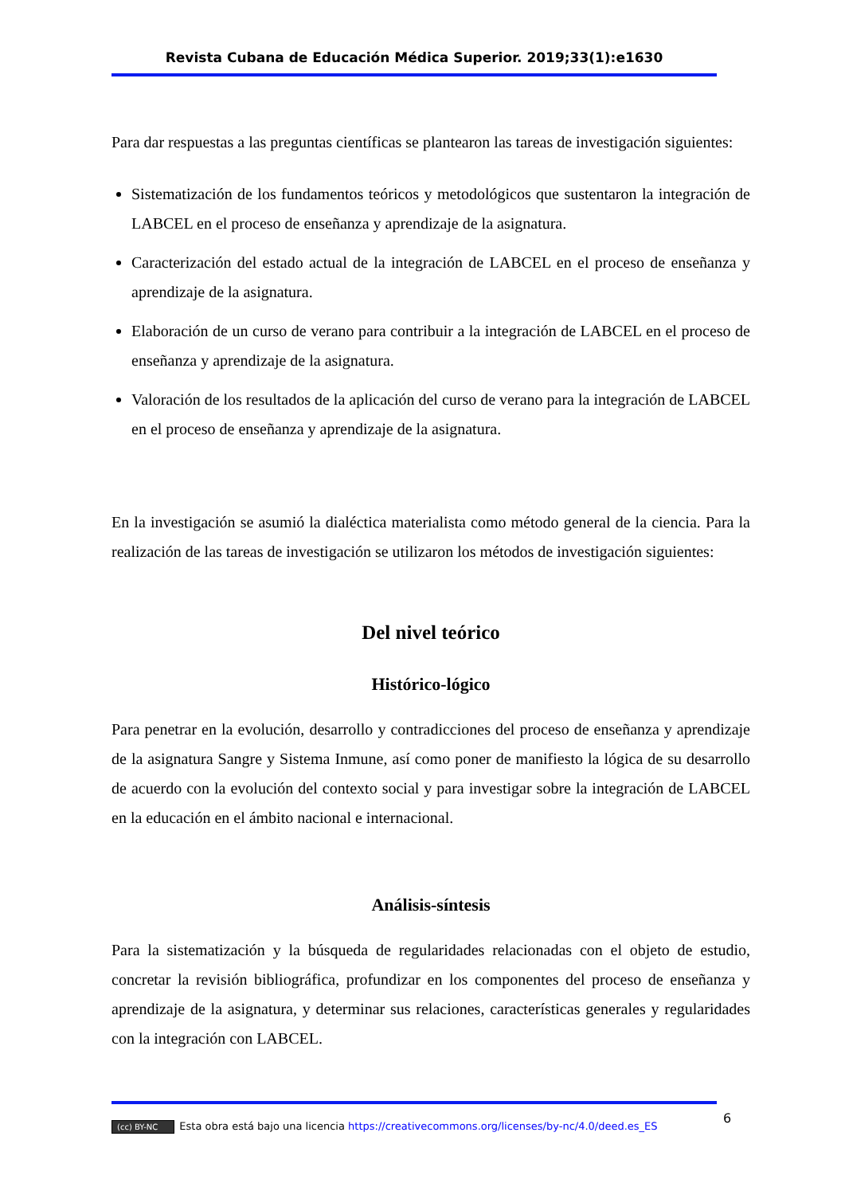Revista Cubana de Educación Médica Superior. 2019;33(1):e1630
Para dar respuestas a las preguntas científicas se plantearon las tareas de investigación siguientes:
Sistematización de los fundamentos teóricos y metodológicos que sustentaron la integración de LABCEL en el proceso de enseñanza y aprendizaje de la asignatura.
Caracterización del estado actual de la integración de LABCEL en el proceso de enseñanza y aprendizaje de la asignatura.
Elaboración de un curso de verano para contribuir a la integración de LABCEL en el proceso de enseñanza y aprendizaje de la asignatura.
Valoración de los resultados de la aplicación del curso de verano para la integración de LABCEL en el proceso de enseñanza y aprendizaje de la asignatura.
En la investigación se asumió la dialéctica materialista como método general de la ciencia. Para la realización de las tareas de investigación se utilizaron los métodos de investigación siguientes:
Del nivel teórico
Histórico-lógico
Para penetrar en la evolución, desarrollo y contradicciones del proceso de enseñanza y aprendizaje de la asignatura Sangre y Sistema Inmune, así como poner de manifiesto la lógica de su desarrollo de acuerdo con la evolución del contexto social y para investigar sobre la integración de LABCEL en la educación en el ámbito nacional e internacional.
Análisis-síntesis
Para la sistematización y la búsqueda de regularidades relacionadas con el objeto de estudio, concretar la revisión bibliográfica, profundizar en los componentes del proceso de enseñanza y aprendizaje de la asignatura, y determinar sus relaciones, características generales y regularidades con la integración con LABCEL.
6
(cc) BY-NC Esta obra está bajo una licencia https://creativecommons.org/licenses/by-nc/4.0/deed.es_ES